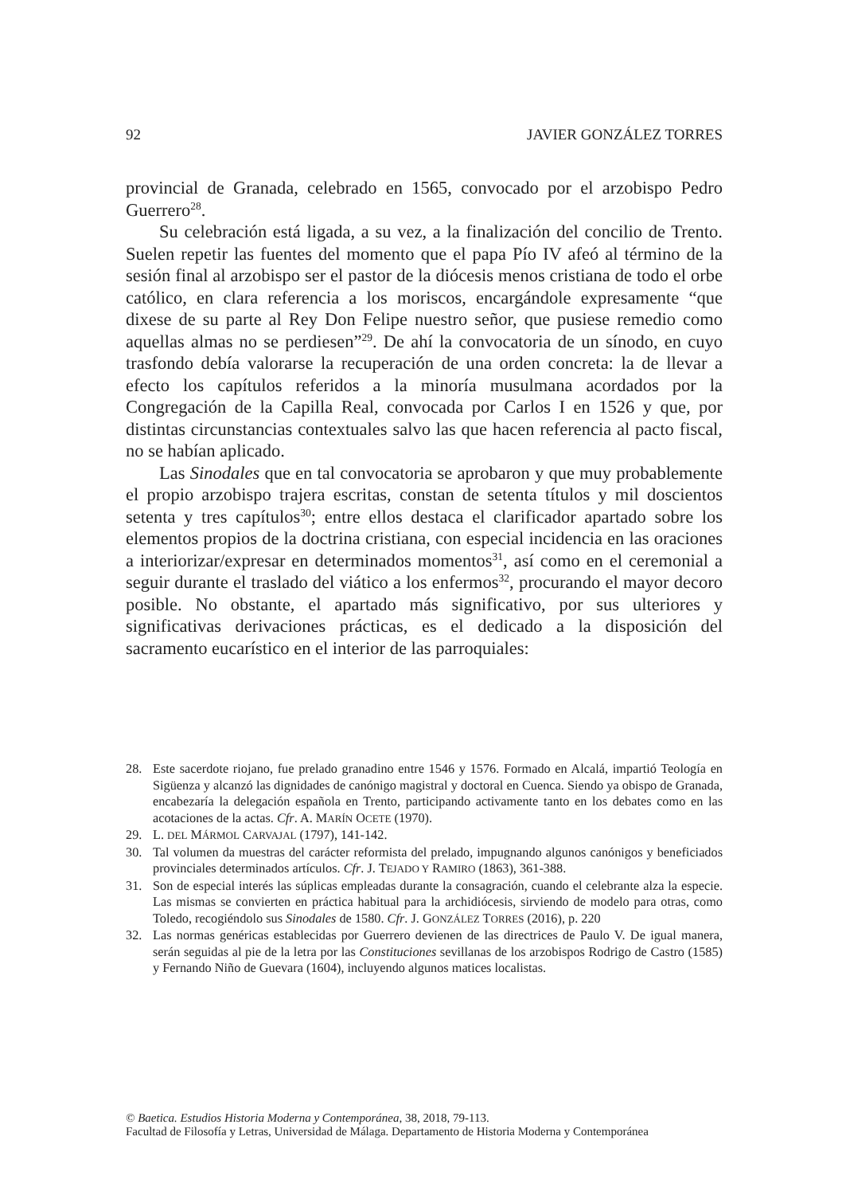92 JAVIER GONZÁLEZ TORRES
provincial de Granada, celebrado en 1565, convocado por el arzobispo Pedro Guerrero<sup>28</sup>.
Su celebración está ligada, a su vez, a la finalización del concilio de Trento. Suelen repetir las fuentes del momento que el papa Pío IV afeó al término de la sesión final al arzobispo ser el pastor de la diócesis menos cristiana de todo el orbe católico, en clara referencia a los moriscos, encargándole expresamente “que dixese de su parte al Rey Don Felipe nuestro señor, que pusiese remedio como aquellas almas no se perdiesen”<sup>29</sup>. De ahí la convocatoria de un sínodo, en cuyo trasfondo debía valorarse la recuperación de una orden concreta: la de llevar a efecto los capítulos referidos a la minoría musulmana acordados por la Congregación de la Capilla Real, convocada por Carlos I en 1526 y que, por distintas circunstancias contextuales salvo las que hacen referencia al pacto fiscal, no se habían aplicado.
Las Sinodales que en tal convocatoria se aprobaron y que muy probablemente el propio arzobispo trajera escritas, constan de setenta títulos y mil doscientos setenta y tres capítulos<sup>30</sup>; entre ellos destaca el clarificador apartado sobre los elementos propios de la doctrina cristiana, con especial incidencia en las oraciones a interiorizar/expresar en determinados momentos<sup>31</sup>, así como en el ceremonial a seguir durante el traslado del viático a los enfermos<sup>32</sup>, procurando el mayor decoro posible. No obstante, el apartado más significativo, por sus ulteriores y significativas derivaciones prácticas, es el dedicado a la disposición del sacramento eucarístico en el interior de las parroquiales:
28. Este sacerdote riojano, fue prelado granadino entre 1546 y 1576. Formado en Alcalá, impartió Teología en Sigüenza y alcanzó las dignidades de canónigo magistral y doctoral en Cuenca. Siendo ya obispo de Granada, encabezaría la delegación española en Trento, participando activamente tanto en los debates como en las acotaciones de la actas. Cfr. A. MARÍN OCETE (1970).
29. L. DEL MÁRMOL CARVAJAL (1797), 141-142.
30. Tal volumen da muestras del carácter reformista del prelado, impugnando algunos canónigos y beneficiados provinciales determinados artículos. Cfr. J. TEJADO Y RAMIRO (1863), 361-388.
31. Son de especial interés las súplicas empleadas durante la consagración, cuando el celebrante alza la especie. Las mismas se convierten en práctica habitual para la archidiócesis, sirviendo de modelo para otras, como Toledo, recogiéndolo sus Sinodales de 1580. Cfr. J. GONZÁLEZ TORRES (2016), p. 220
32. Las normas genéricas establecidas por Guerrero devienen de las directrices de Paulo V. De igual manera, serán seguidas al pie de la letra por las Constituciones sevillanas de los arzobispos Rodrigo de Castro (1585) y Fernando Niño de Guevara (1604), incluyendo algunos matices localistas.
© Baetica. Estudios Historia Moderna y Contemporánea, 38, 2018, 79-113.
Facultad de Filosofía y Letras, Universidad de Málaga. Departamento de Historia Moderna y Contemporánea